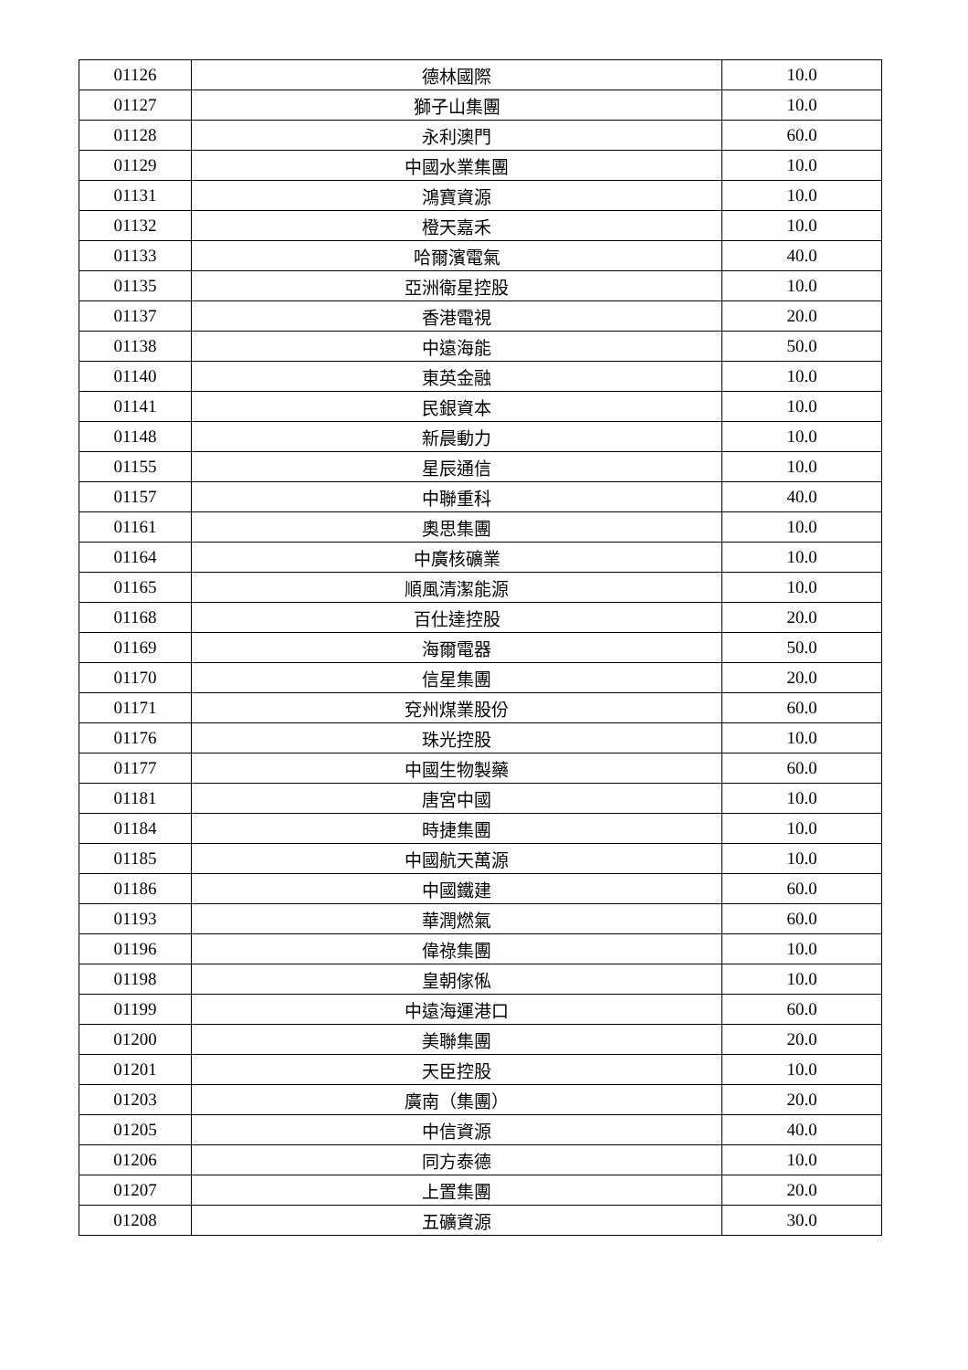| 01126 | 德林國際 | 10.0 |
| 01127 | 獅子山集團 | 10.0 |
| 01128 | 永利澳門 | 60.0 |
| 01129 | 中國水業集團 | 10.0 |
| 01131 | 鴻寶資源 | 10.0 |
| 01132 | 橙天嘉禾 | 10.0 |
| 01133 | 哈爾濱電氣 | 40.0 |
| 01135 | 亞洲衛星控股 | 10.0 |
| 01137 | 香港電視 | 20.0 |
| 01138 | 中遠海能 | 50.0 |
| 01140 | 東英金融 | 10.0 |
| 01141 | 民銀資本 | 10.0 |
| 01148 | 新晨動力 | 10.0 |
| 01155 | 星辰通信 | 10.0 |
| 01157 | 中聯重科 | 40.0 |
| 01161 | 奧思集團 | 10.0 |
| 01164 | 中廣核礦業 | 10.0 |
| 01165 | 順風清潔能源 | 10.0 |
| 01168 | 百仕達控股 | 20.0 |
| 01169 | 海爾電器 | 50.0 |
| 01170 | 信星集團 | 20.0 |
| 01171 | 兗州煤業股份 | 60.0 |
| 01176 | 珠光控股 | 10.0 |
| 01177 | 中國生物製藥 | 60.0 |
| 01181 | 唐宮中國 | 10.0 |
| 01184 | 時捷集團 | 10.0 |
| 01185 | 中國航天萬源 | 10.0 |
| 01186 | 中國鐵建 | 60.0 |
| 01193 | 華潤燃氣 | 60.0 |
| 01196 | 偉祿集團 | 10.0 |
| 01198 | 皇朝傢俬 | 10.0 |
| 01199 | 中遠海運港口 | 60.0 |
| 01200 | 美聯集團 | 20.0 |
| 01201 | 天臣控股 | 10.0 |
| 01203 | 廣南（集團） | 20.0 |
| 01205 | 中信資源 | 40.0 |
| 01206 | 同方泰德 | 10.0 |
| 01207 | 上置集團 | 20.0 |
| 01208 | 五礦資源 | 30.0 |